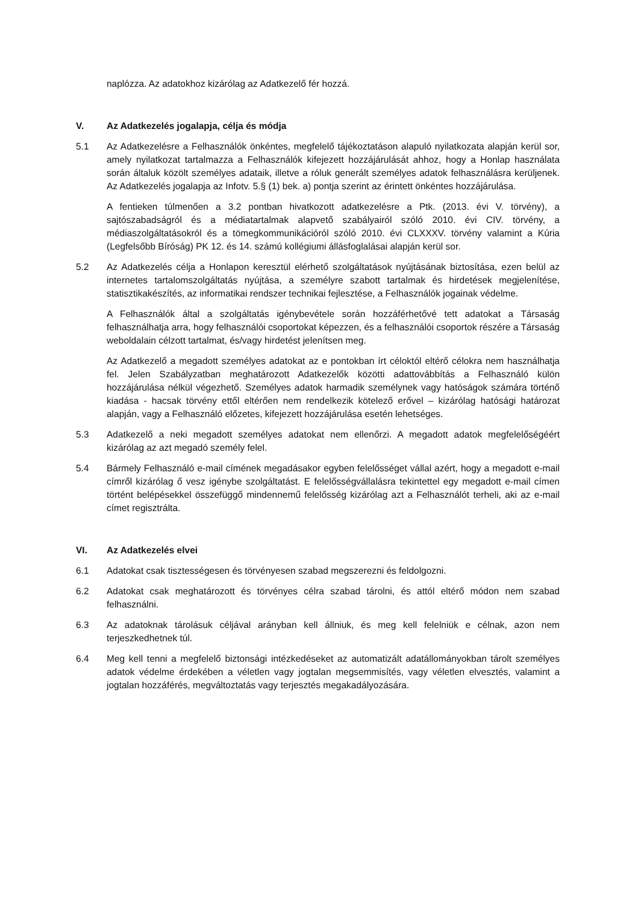naplózza. Az adatokhoz kizárólag az Adatkezelő fér hozzá.
V. Az Adatkezelés jogalapja, célja és módja
5.1 Az Adatkezelésre a Felhasználók önkéntes, megfelelő tájékoztatáson alapuló nyilatkozata alapján kerül sor, amely nyilatkozat tartalmazza a Felhasználók kifejezett hozzájárulását ahhoz, hogy a Honlap használata során általuk közölt személyes adataik, illetve a róluk generált személyes adatok felhasználásra kerüljenek. Az Adatkezelés jogalapja az Infotv. 5.§ (1) bek. a) pontja szerint az érintett önkéntes hozzájárulása.
A fentieken túlmenően a 3.2 pontban hivatkozott adatkezelésre a Ptk. (2013. évi V. törvény), a sajtószabadságról és a médiatartalmak alapvető szabályairól szóló 2010. évi CIV. törvény, a médiaszolgáltatásokról és a tömegkommunikációról szóló 2010. évi CLXXXV. törvény valamint a Kúria (Legfelsőbb Bíróság) PK 12. és 14. számú kollégiumi állásfoglalásai alapján kerül sor.
5.2 Az Adatkezelés célja a Honlapon keresztül elérhető szolgáltatások nyújtásának biztosítása, ezen belül az internetes tartalomszolgáltatás nyújtása, a személyre szabott tartalmak és hirdetések megjelenítése, statisztikakészítés, az informatikai rendszer technikai fejlesztése, a Felhasználók jogainak védelme.
A Felhasználók által a szolgáltatás igénybevétele során hozzáférhetővé tett adatokat a Társaság felhasználhatja arra, hogy felhasználói csoportokat képezzen, és a felhasználói csoportok részére a Társaság weboldalain célzott tartalmat, és/vagy hirdetést jelenítsen meg.
Az Adatkezelő a megadott személyes adatokat az e pontokban írt céloktól eltérő célokra nem használhatja fel. Jelen Szabályzatban meghatározott Adatkezelők közötti adattovábbítás a Felhasználó külön hozzájárulása nélkül végezhető. Személyes adatok harmadik személynek vagy hatóságok számára történő kiadása - hacsak törvény ettől eltérően nem rendelkezik kötelező erővel – kizárólag hatósági határozat alapján, vagy a Felhasználó előzetes, kifejezett hozzájárulása esetén lehetséges.
5.3 Adatkezelő a neki megadott személyes adatokat nem ellenőrzi. A megadott adatok megfelelőségéért kizárólag az azt megadó személy felel.
5.4 Bármely Felhasználó e-mail címének megadásakor egyben felelősséget vállal azért, hogy a megadott e-mail címről kizárólag ő vesz igénybe szolgáltatást. E felelősségvállalásra tekintettel egy megadott e-mail címen történt belépésekkel összefüggő mindennemű felelősség kizárólag azt a Felhasználót terheli, aki az e-mail címet regisztrálta.
VI. Az Adatkezelés elvei
6.1 Adatokat csak tisztességesen és törvényesen szabad megszerezni és feldolgozni.
6.2 Adatokat csak meghatározott és törvényes célra szabad tárolni, és attól eltérő módon nem szabad felhasználni.
6.3 Az adatoknak tárolásuk céljával arányban kell állniuk, és meg kell felelniük e célnak, azon nem terjeszkedhetnek túl.
6.4 Meg kell tenni a megfelelő biztonsági intézkedéseket az automatizált adatállományokban tárolt személyes adatok védelme érdekében a véletlen vagy jogtalan megsemmisítés, vagy véletlen elvesztés, valamint a jogtalan hozzáférés, megváltoztatás vagy terjesztés megakadályozására.